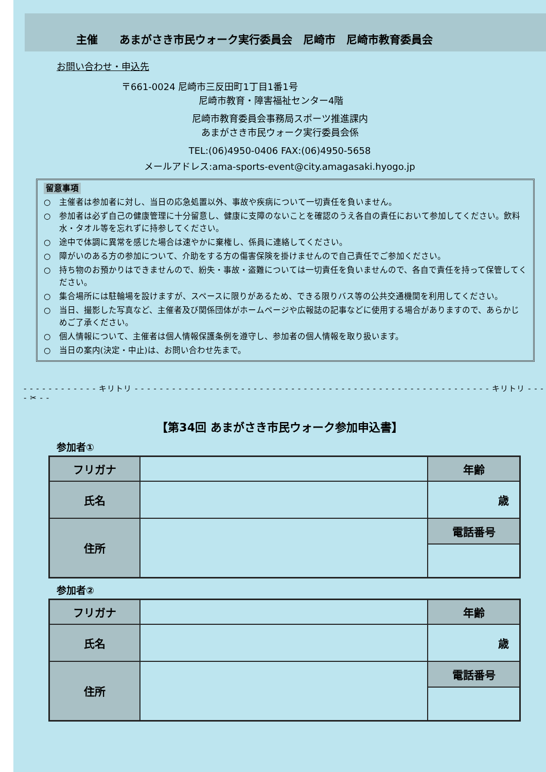主催　　あまがさき市民ウォーク実行委員会　尼崎市　尼崎市教育委員会
お問い合わせ・申込先
〒661-0024 尼崎市三反田町1丁目1番1号
尼崎市教育・障害福祉センター4階
尼崎市教育委員会事務局スポーツ推進課内
あまがさき市民ウォーク実行委員会係
TEL:(06)4950-0406 FAX:(06)4950-5658
メールアドレス:ama-sports-event@city.amagasaki.hyogo.jp
留意事項
○　主催者は参加者に対し、当日の応急処置以外、事故や疾病について一切責任を負いません。
○　参加者は必ず自己の健康管理に十分留意し、健康に支障のないことを確認のうえ各自の責任において参加してください。飲料水・タオル等を忘れずに持参してください。
○　途中で体調に異常を感じた場合は速やかに棄権し、係員に連絡してください。
○　障がいのある方の参加について、介助をする方の傷害保険を掛けませんので自己責任でご参加ください。
○　持ち物のお預かりはできませんので、紛失・事故・盗難については一切責任を負いませんので、各自で責任を持って保管してください。
○　集合場所には駐輪場を設けますが、スペースに限りがあるため、できる限りバス等の公共交通機関を利用してください。
○　当日、撮影した写真など、主催者及び関係団体がホームページや広報誌の記事などに使用する場合がありますので、あらかじめご了承ください。
○　個人情報について、主催者は個人情報保護条例を遵守し、参加者の個人情報を取り扱います。
○　当日の案内(決定・中止)は、お問い合わせ先まで。
- - - - - - - - - - - - キリトリ - - - - - - - - - - - - - - - - - - - - - - - - - - - - - - - - - - - - - - - - - - - - - - - - - - - - - - - - - キリトリ - - - - ✂ - -
【第34回 あまがさき市民ウォーク参加申込書】
参加者①
| フリガナ | | | 年齢 |
| 氏名 | | | 歳 |
| 住所 | | 電話番号 | |
参加者②
| フリガナ | | | 年齢 |
| 氏名 | | | 歳 |
| 住所 | | 電話番号 | |